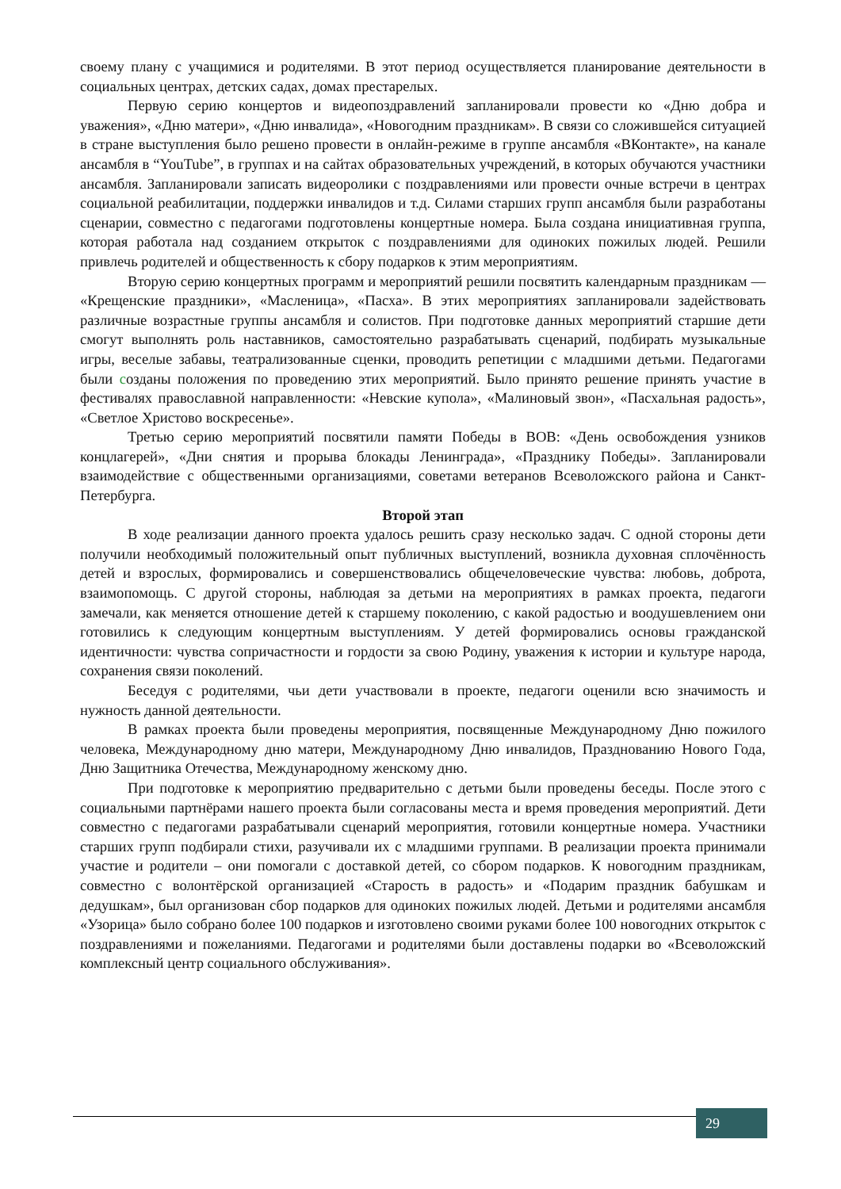своему плану с учащимися и родителями. В этот период осуществляется планирование деятельности в социальных центрах, детских садах, домах престарелых.
Первую серию концертов и видеопоздравлений запланировали провести ко «Дню добра и уважения», «Дню матери», «Дню инвалида», «Новогодним праздникам». В связи со сложившейся ситуацией в стране выступления было решено провести в онлайн-режиме в группе ансамбля «ВКонтакте», на канале ансамбля в “YouTube”, в группах и на сайтах образовательных учреждений, в которых обучаются участники ансамбля. Запланировали записать видеоролики с поздравлениями или провести очные встречи в центрах социальной реабилитации, поддержки инвалидов и т.д. Силами старших групп ансамбля были разработаны сценарии, совместно с педагогами подготовлены концертные номера. Была создана инициативная группа, которая работала над созданием открыток с поздравлениями для одиноких пожилых людей. Решили привлечь родителей и общественность к сбору подарков к этим мероприятиям.
Вторую серию концертных программ и мероприятий решили посвятить календарным праздникам — «Крещенские праздники», «Масленица», «Пасха». В этих мероприятиях запланировали задействовать различные возрастные группы ансамбля и солистов. При подготовке данных мероприятий старшие дети смогут выполнять роль наставников, самостоятельно разрабатывать сценарий, подбирать музыкальные игры, веселые забавы, театрализованные сценки, проводить репетиции с младшими детьми. Педагогами были созданы положения по проведению этих мероприятий. Было принято решение принять участие в фестивалях православной направленности: «Невские купола», «Малиновый звон», «Пасхальная радость», «Светлое Христово воскресенье».
Третью серию мероприятий посвятили памяти Победы в ВОВ: «День освобождения узников концлагерей», «Дни снятия и прорыва блокады Ленинграда», «Празднику Победы». Запланировали взаимодействие с общественными организациями, советами ветеранов Всеволожского района и Санкт-Петербурга.
Второй этап
В ходе реализации данного проекта удалось решить сразу несколько задач. С одной стороны дети получили необходимый положительный опыт публичных выступлений, возникла духовная сплочённость детей и взрослых, формировались и совершенствовались общечеловеческие чувства: любовь, доброта, взаимопомощь. С другой стороны, наблюдая за детьми на мероприятиях в рамках проекта, педагоги замечали, как меняется отношение детей к старшему поколению, с какой радостью и воодушевлением они готовились к следующим концертным выступлениям. У детей формировались основы гражданской идентичности: чувства сопричастности и гордости за свою Родину, уважения к истории и культуре народа, сохранения связи поколений.
Беседуя с родителями, чьи дети участвовали в проекте, педагоги оценили всю значимость и нужность данной деятельности.
В рамках проекта были проведены мероприятия, посвященные Международному Дню пожилого человека, Международному дню матери, Международному Дню инвалидов, Празднованию Нового Года, Дню Защитника Отечества, Международному женскому дню.
При подготовке к мероприятию предварительно с детьми были проведены беседы. После этого с социальными партнёрами нашего проекта были согласованы места и время проведения мероприятий. Дети совместно с педагогами разрабатывали сценарий мероприятия, готовили концертные номера. Участники старших групп подбирали стихи, разучивали их с младшими группами. В реализации проекта принимали участие и родители – они помогали с доставкой детей, со сбором подарков. К новогодним праздникам, совместно с волонтёрской организацией «Старость в радость» и «Подарим праздник бабушкам и дедушкам», был организован сбор подарков для одиноких пожилых людей. Детьми и родителями ансамбля «Узорица» было собрано более 100 подарков и изготовлено своими руками более 100 новогодних открыток с поздравлениями и пожеланиями. Педагогами и родителями были доставлены подарки во «Всеволожский комплексный центр социального обслуживания».
29